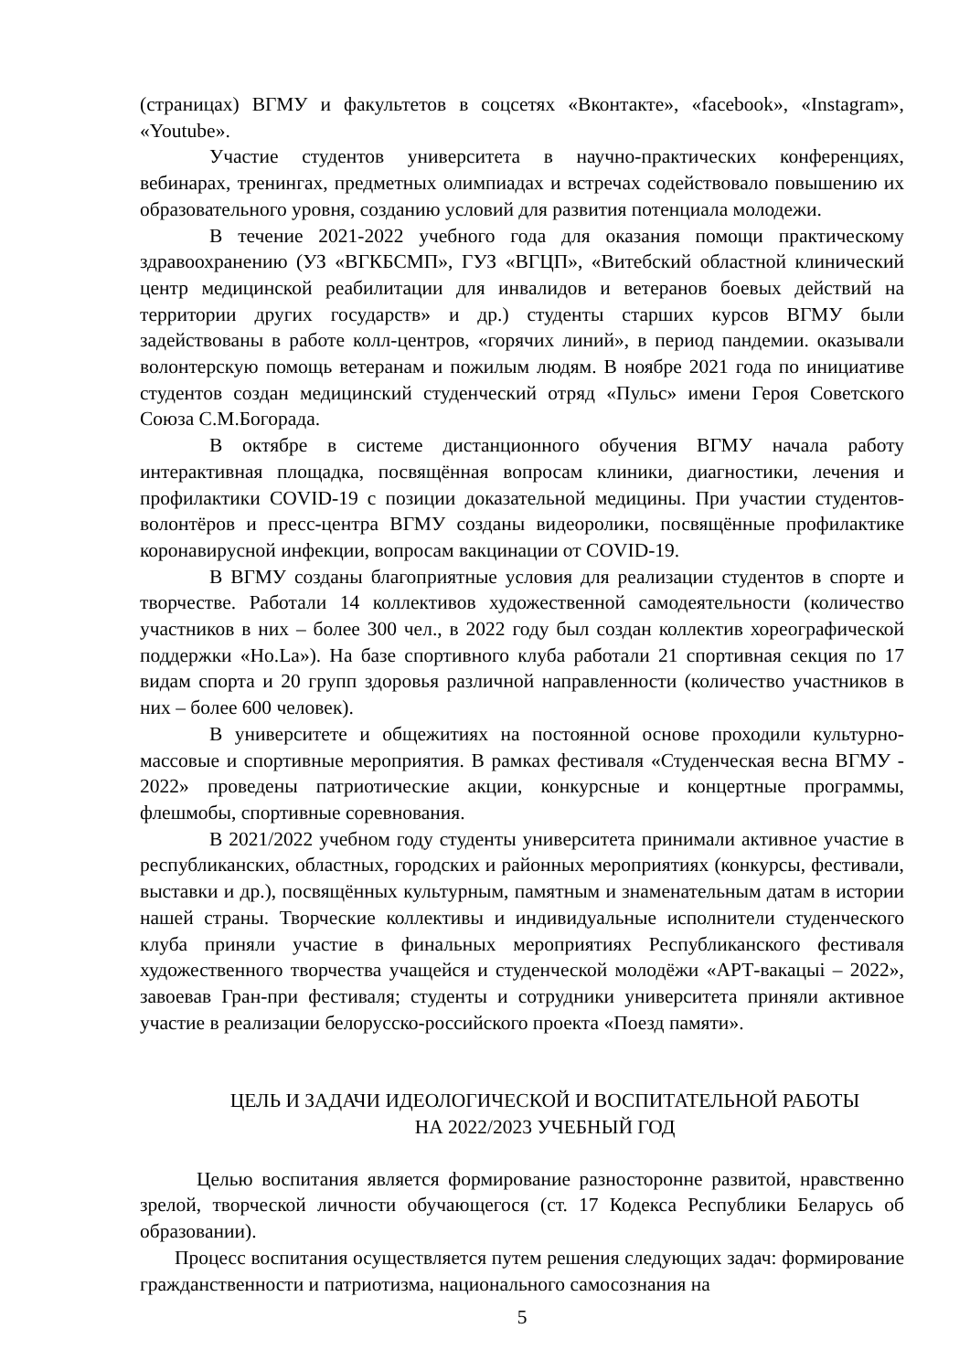(страницах) ВГМУ и факультетов в соцсетях «Вконтакте», «facebook», «Instagram», «Youtube».
Участие студентов университета в научно-практических конференциях, вебинарах, тренингах, предметных олимпиадах и встречах содействовало повышению их образовательного уровня, созданию условий для развития потенциала молодежи.
В течение 2021-2022 учебного года для оказания помощи практическому здравоохранению (УЗ «ВГКБСМП», ГУЗ «ВГЦП», «Витебский областной клинический центр медицинской реабилитации для инвалидов и ветеранов боевых действий на территории других государств» и др.) студенты старших курсов ВГМУ были задействованы в работе колл-центров, «горячих линий», в период пандемии. оказывали волонтерскую помощь ветеранам и пожилым людям. В ноябре 2021 года по инициативе студентов создан медицинский студенческий отряд «Пульс» имени Героя Советского Союза С.М.Богорада.
В октябре в системе дистанционного обучения ВГМУ начала работу интерактивная площадка, посвящённая вопросам клиники, диагностики, лечения и профилактики COVID-19 с позиции доказательной медицины. При участии студентов-волонтёров и пресс-центра ВГМУ созданы видеоролики, посвящённые профилактике коронавирусной инфекции, вопросам вакцинации от COVID-19.
В ВГМУ созданы благоприятные условия для реализации студентов в спорте и творчестве. Работали 14 коллективов художественной самодеятельности (количество участников в них – более 300 чел., в 2022 году был создан коллектив хореографической поддержки «Ho.La»). На базе спортивного клуба работали 21 спортивная секция по 17 видам спорта и 20 групп здоровья различной направленности (количество участников в них – более 600 человек).
В университете и общежитиях на постоянной основе проходили культурно-массовые и спортивные мероприятия. В рамках фестиваля «Студенческая весна ВГМУ - 2022» проведены патриотические акции, конкурсные и концертные программы, флешмобы, спортивные соревнования.
В 2021/2022 учебном году студенты университета принимали активное участие в республиканских, областных, городских и районных мероприятиях (конкурсы, фестивали, выставки и др.), посвящённых культурным, памятным и знаменательным датам в истории нашей страны. Творческие коллективы и индивидуальные исполнители студенческого клуба приняли участие в финальных мероприятиях Республиканского фестиваля художественного творчества учащейся и студенческой молодёжи «АРТ-вакацыі – 2022», завоевав Гран-при фестиваля; студенты и сотрудники университета приняли активное участие в реализации белорусско-российского проекта «Поезд памяти».
ЦЕЛЬ И ЗАДАЧИ ИДЕОЛОГИЧЕСКОЙ И ВОСПИТАТЕЛЬНОЙ РАБОТЫ
НА 2022/2023 УЧЕБНЫЙ ГОД
Целью воспитания является формирование разносторонне развитой, нравственно зрелой, творческой личности обучающегося (ст. 17 Кодекса Республики Беларусь об образовании).
Процесс воспитания осуществляется путем решения следующих задач: формирование гражданственности и патриотизма, национального самосознания на
5